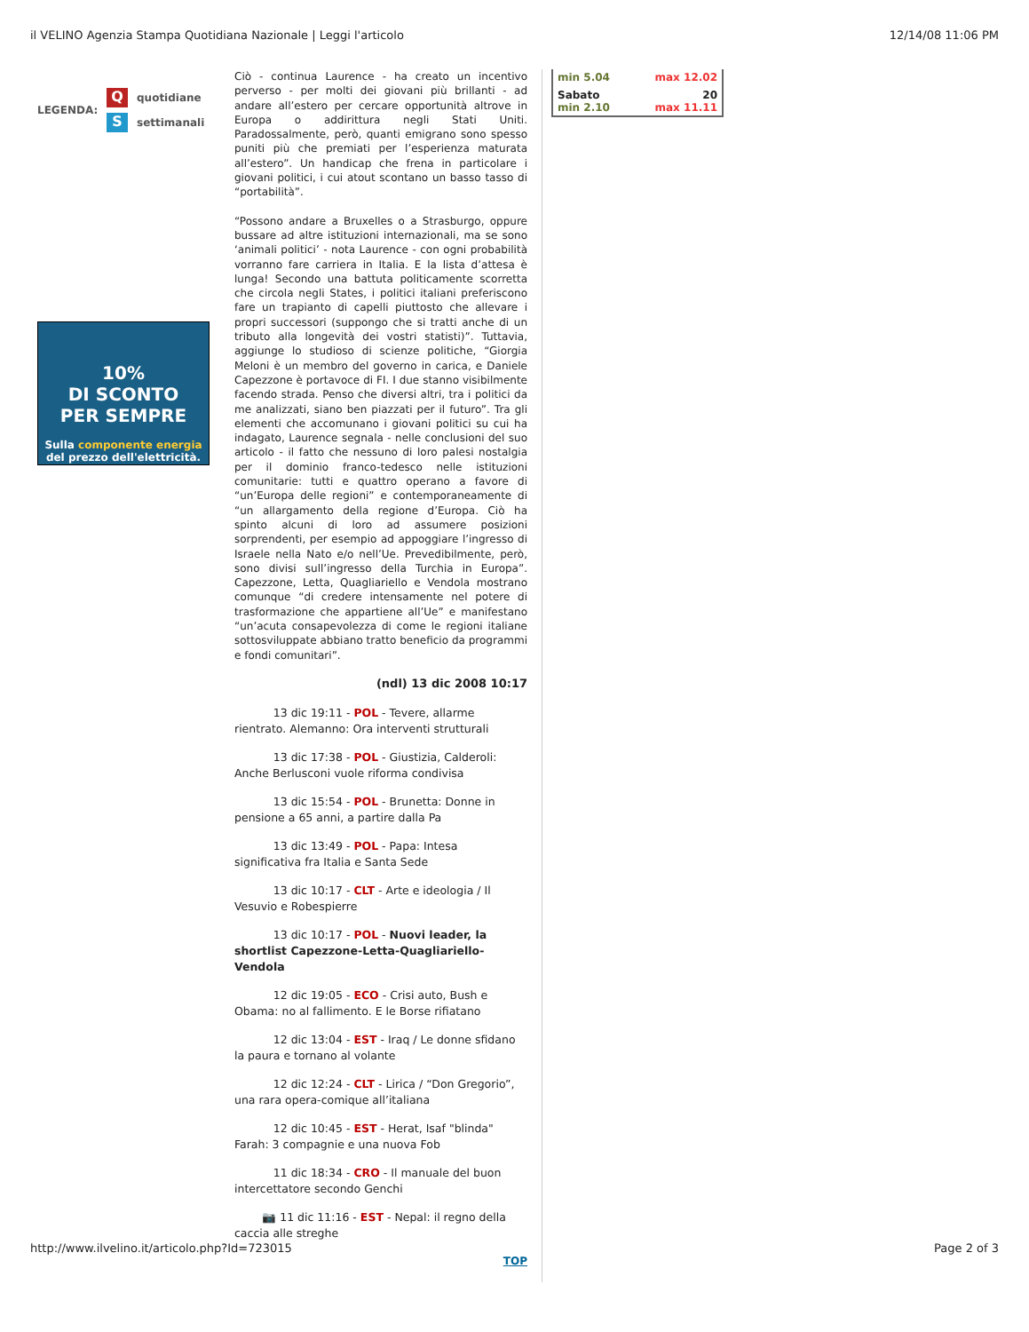il VELINO Agenzia Stampa Quotidiana Nazionale | Leggi l'articolo 12/14/08 11:06 PM
LEGENDA:
Qquotidiane
Ssettimanali
10%
DI SCONTO
PER SEMPRE
Sulla componente energia
del prezzo dell'elettricità.
Ciò - continua Laurence - ha creato un incentivo perverso - per molti dei giovani più brillanti - ad andare all’estero per cercare opportunità altrove in Europa o addirittura negli Stati Uniti. Paradossalmente, però, quanti emigrano sono spesso puniti più che premiati per l’esperienza maturata all’estero”. Un handicap che frena in particolare i giovani politici, i cui atout scontano un basso tasso di “portabilità”.
“Possono andare a Bruxelles o a Strasburgo, oppure bussare ad altre istituzioni internazionali, ma se sono ‘animali politici’ - nota Laurence - con ogni probabilità vorranno fare carriera in Italia. E la lista d’attesa è lunga! Secondo una battuta politicamente scorretta che circola negli States, i politici italiani preferiscono fare un trapianto di capelli piuttosto che allevare i propri successori (suppongo che si tratti anche di un tributo alla longevità dei vostri statisti)”. Tuttavia, aggiunge lo studioso di scienze politiche, “Giorgia Meloni è un membro del governo in carica, e Daniele Capezzone è portavoce di FI. I due stanno visibilmente facendo strada. Penso che diversi altri, tra i politici da me analizzati, siano ben piazzati per il futuro”. Tra gli elementi che accomunano i giovani politici su cui ha indagato, Laurence segnala - nelle conclusioni del suo articolo - il fatto che nessuno di loro palesi nostalgia per il dominio franco-tedesco nelle istituzioni comunitarie: tutti e quattro operano a favore di “un’Europa delle regioni” e contemporaneamente di “un allargamento della regione d’Europa. Ciò ha spinto alcuni di loro ad assumere posizioni sorprendenti, per esempio ad appoggiare l’ingresso di Israele nella Nato e/o nell’Ue. Prevedibilmente, però, sono divisi sull’ingresso della Turchia in Europa”. Capezzone, Letta, Quagliariello e Vendola mostrano comunque “di credere intensamente nel potere di trasformazione che appartiene all’Ue” e manifestano “un’acuta consapevolezza di come le regioni italiane sottosviluppate abbiano tratto beneficio da programmi e fondi comunitari”.
(ndl) 13 dic 2008 10:17
    13 dic 19:11 - POL - Tevere, allarme rientrato. Alemanno: Ora interventi strutturali
    13 dic 17:38 - POL - Giustizia, Calderoli: Anche Berlusconi vuole riforma condivisa
    13 dic 15:54 - POL - Brunetta: Donne in pensione a 65 anni, a partire dalla Pa
    13 dic 13:49 - POL - Papa: Intesa significativa fra Italia e Santa Sede
    13 dic 10:17 - CLT - Arte e ideologia / Il Vesuvio e Robespierre
    13 dic 10:17 - POL - Nuovi leader, la shortlist Capezzone-Letta-Quagliariello-Vendola
    12 dic 19:05 - ECO - Crisi auto, Bush e Obama: no al fallimento. E le Borse rifiatano
    12 dic 13:04 - EST - Iraq / Le donne sfidano la paura e tornano al volante
    12 dic 12:24 - CLT - Lirica / “Don Gregorio”, una rara opera-comique all’italiana
    12 dic 10:45 - EST - Herat, Isaf "blinda" Farah: 3 compagnie e una nuova Fob
    11 dic 18:34 - CRO - Il manuale del buon intercettatore secondo Genchi
   📷 11 dic 11:16 - EST - Nepal: il regno della caccia alle streghe
TOP
min 5.04 max 12.02
Sabato 20
min 2.10 max 11.11
http://www.ilvelino.it/articolo.php?Id=723015 Page 2 of 3